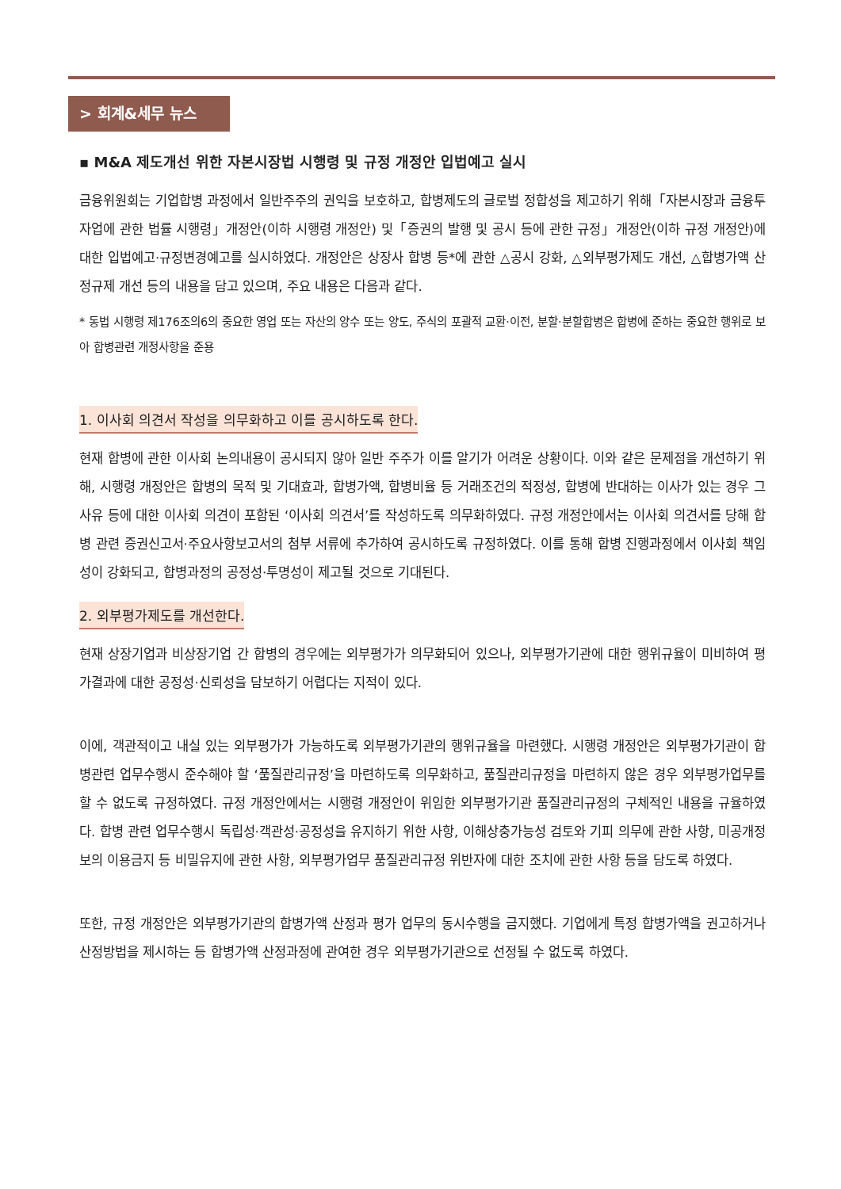> 회계&세무 뉴스
▪ M&A 제도개선 위한 자본시장법 시행령 및 규정 개정안 입법예고 실시
금융위원회는 기업합병 과정에서 일반주주의 권익을 보호하고, 합병제도의 글로벌 정합성을 제고하기 위해「자본시장과 금융투자업에 관한 법률 시행령」개정안(이하 시행령 개정안) 및「증권의 발행 및 공시 등에 관한 규정」개정안(이하 규정 개정안)에 대한 입법예고·규정변경예고를 실시하였다. 개정안은 상장사 합병 등*에 관한 △공시 강화, △외부평가제도 개선, △합병가액 산정규제 개선 등의 내용을 담고 있으며, 주요 내용은 다음과 같다.
* 동법 시행령 제176조의6의 중요한 영업 또는 자산의 양수 또는 양도, 주식의 포괄적 교환·이전, 분할·분할합병은 합병에 준하는 중요한 행위로 보아 합병관련 개정사항을 준용
1. 이사회 의견서 작성을 의무화하고 이를 공시하도록 한다.
현재 합병에 관한 이사회 논의내용이 공시되지 않아 일반 주주가 이를 알기가 어려운 상황이다. 이와 같은 문제점을 개선하기 위해, 시행령 개정안은 합병의 목적 및 기대효과, 합병가액, 합병비율 등 거래조건의 적정성, 합병에 반대하는 이사가 있는 경우 그 사유 등에 대한 이사회 의견이 포함된 ‘이사회 의견서’를 작성하도록 의무화하였다. 규정 개정안에서는 이사회 의견서를 당해 합병 관련 증권신고서·주요사항보고서의 첨부 서류에 추가하여 공시하도록 규정하였다. 이를 통해 합병 진행과정에서 이사회 책임성이 강화되고, 합병과정의 공정성·투명성이 제고될 것으로 기대된다.
2. 외부평가제도를 개선한다.
현재 상장기업과 비상장기업 간 합병의 경우에는 외부평가가 의무화되어 있으나, 외부평가기관에 대한 행위규율이 미비하여 평가결과에 대한 공정성·신뢰성을 담보하기 어렵다는 지적이 있다.
이에, 객관적이고 내실 있는 외부평가가 가능하도록 외부평가기관의 행위규율을 마련했다. 시행령 개정안은 외부평가기관이 합병관련 업무수행시 준수해야 할 ‘품질관리규정’을 마련하도록 의무화하고, 품질관리규정을 마련하지 않은 경우 외부평가업무를 할 수 없도록 규정하였다. 규정 개정안에서는 시행령 개정안이 위임한 외부평가기관 품질관리규정의 구체적인 내용을 규율하였다. 합병 관련 업무수행시 독립성·객관성·공정성을 유지하기 위한 사항, 이해상충가능성 검토와 기피 의무에 관한 사항, 미공개정보의 이용금지 등 비밀유지에 관한 사항, 외부평가업무 품질관리규정 위반자에 대한 조치에 관한 사항 등을 담도록 하였다.
또한, 규정 개정안은 외부평가기관의 합병가액 산정과 평가 업무의 동시수행을 금지했다. 기업에게 특정 합병가액을 권고하거나 산정방법을 제시하는 등 합병가액 산정과정에 관여한 경우 외부평가기관으로 선정될 수 없도록 하였다.